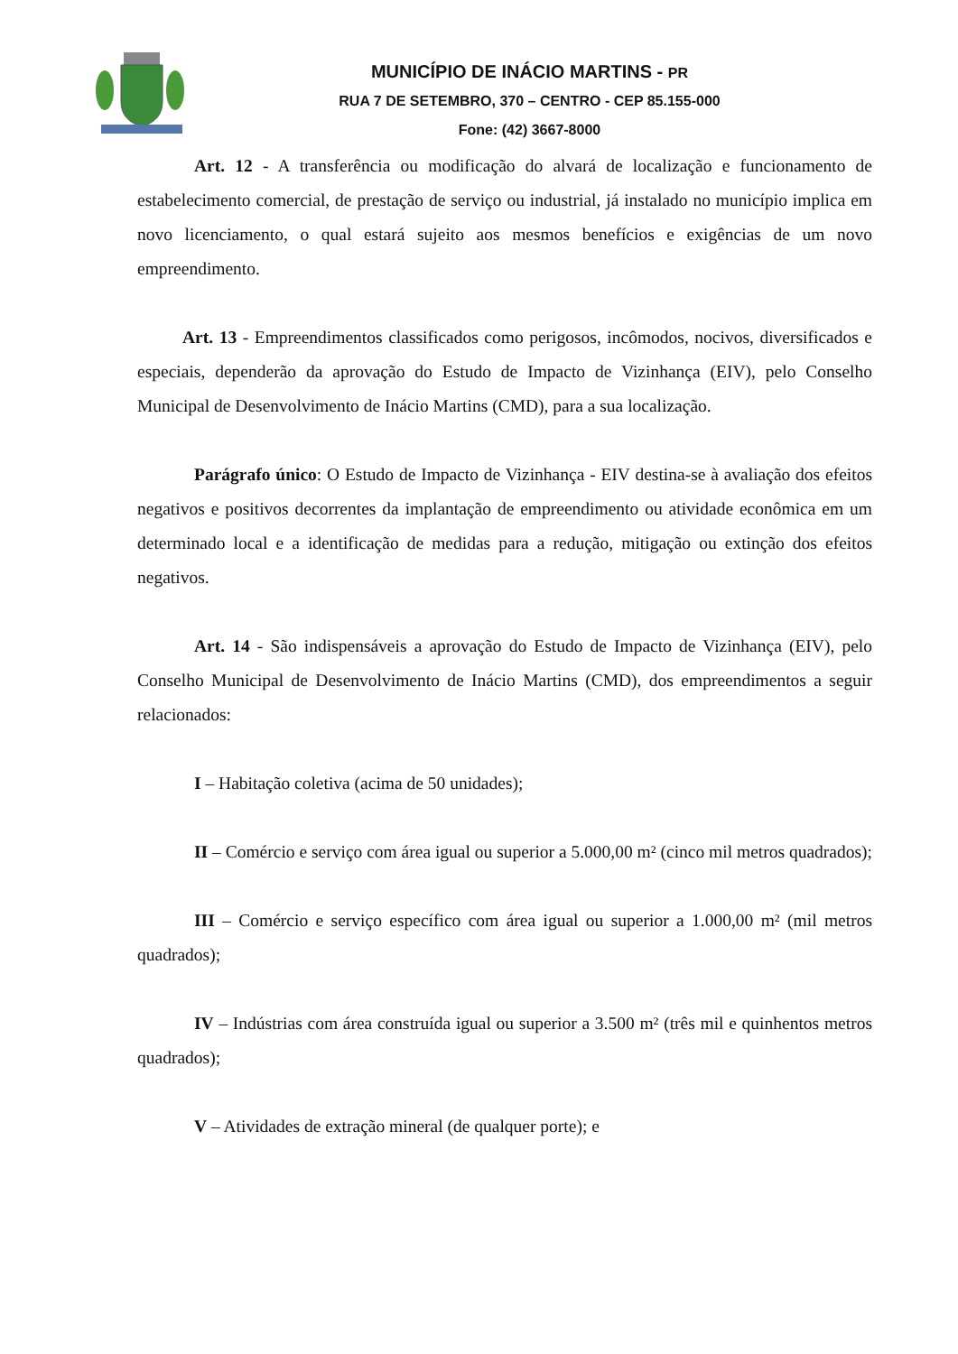MUNICÍPIO DE INÁCIO MARTINS - PR
RUA 7 DE SETEMBRO, 370 – CENTRO - CEP 85.155-000
Fone: (42) 3667-8000
Art. 12 - A transferência ou modificação do alvará de localização e funcionamento de estabelecimento comercial, de prestação de serviço ou industrial, já instalado no município implica em novo licenciamento, o qual estará sujeito aos mesmos benefícios e exigências de um novo empreendimento.
Art. 13 - Empreendimentos classificados como perigosos, incômodos, nocivos, diversificados e especiais, dependerão da aprovação do Estudo de Impacto de Vizinhança (EIV), pelo Conselho Municipal de Desenvolvimento de Inácio Martins (CMD), para a sua localização.
Parágrafo único: O Estudo de Impacto de Vizinhança - EIV destina-se à avaliação dos efeitos negativos e positivos decorrentes da implantação de empreendimento ou atividade econômica em um determinado local e a identificação de medidas para a redução, mitigação ou extinção dos efeitos negativos.
Art. 14 - São indispensáveis a aprovação do Estudo de Impacto de Vizinhança (EIV), pelo Conselho Municipal de Desenvolvimento de Inácio Martins (CMD), dos empreendimentos a seguir relacionados:
I – Habitação coletiva (acima de 50 unidades);
II – Comércio e serviço com área igual ou superior a 5.000,00 m² (cinco mil metros quadrados);
III – Comércio e serviço específico com área igual ou superior a 1.000,00 m² (mil metros quadrados);
IV – Indústrias com área construída igual ou superior a 3.500 m² (três mil e quinhentos metros quadrados);
V – Atividades de extração mineral (de qualquer porte); e